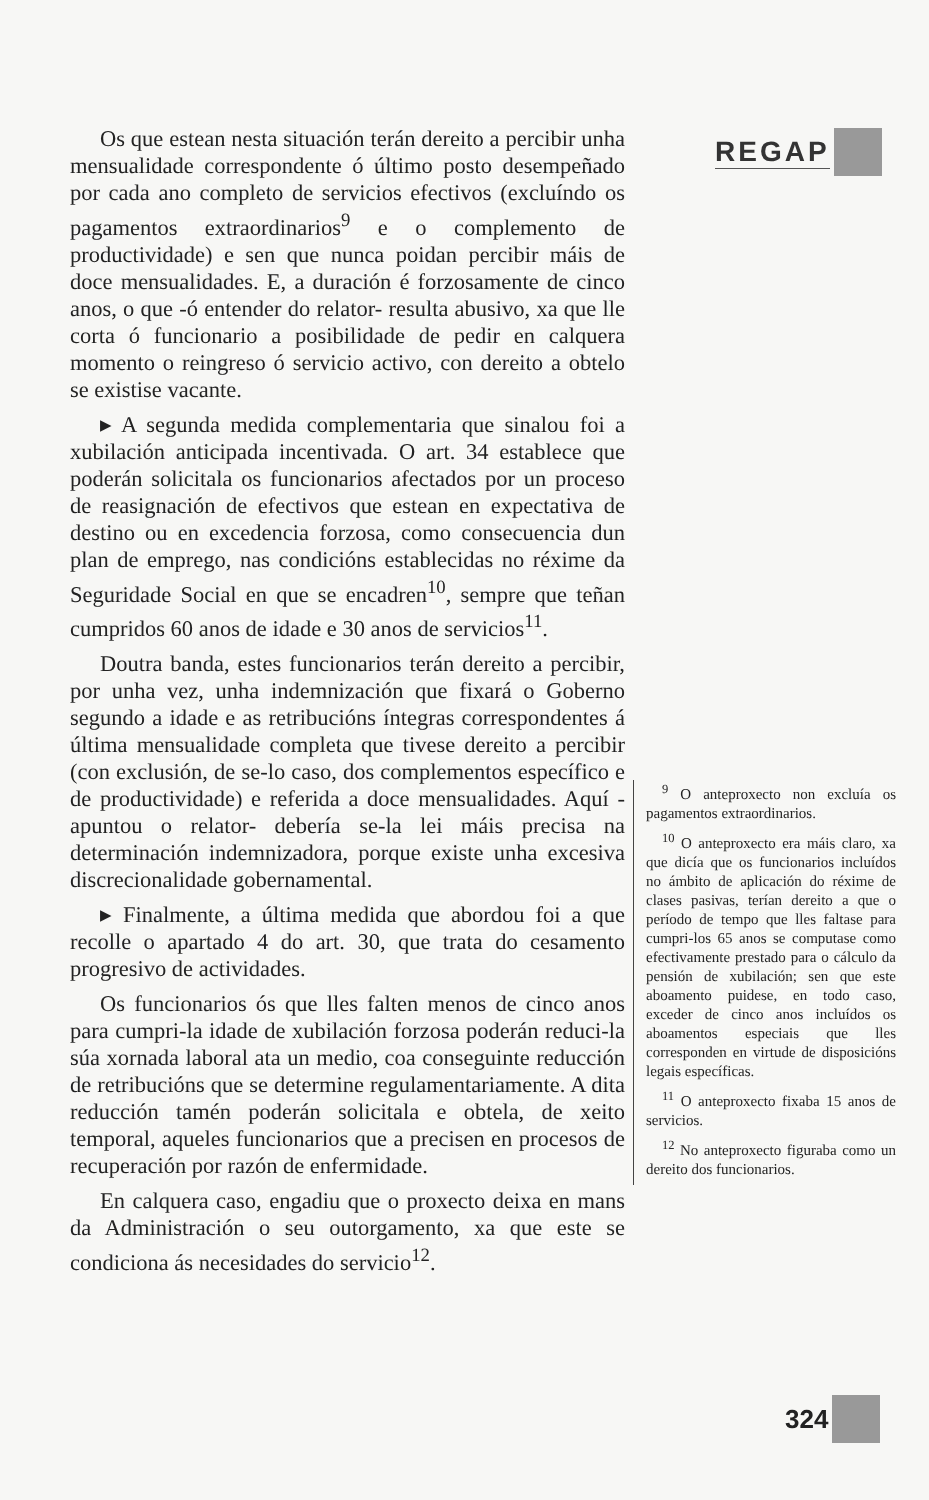REGAP
Os que estean nesta situación terán dereito a percibir unha mensualidade correspondente ó último posto desempeñado por cada ano completo de servicios efectivos (excluíndo os pagamentos extraordinarios<sup>9</sup> e o complemento de productividade) e sen que nunca poidan percibir máis de doce mensualidades. E, a duración é forzosamente de cinco anos, o que -ó entender do relator- resulta abusivo, xa que lle corta ó funcionario a posibilidade de pedir en calquera momento o reingreso ó servicio activo, con dereito a obtelo se existise vacante.
▸ A segunda medida complementaria que sinalou foi a xubilación anticipada incentivada. O art. 34 establece que poderán solicitala os funcionarios afectados por un proceso de reasignación de efectivos que estean en expectativa de destino ou en excedencia forzosa, como consecuencia dun plan de emprego, nas condicións establecidas no réxime da Seguridade Social en que se encadren<sup>10</sup>, sempre que teñan cumpridos 60 anos de idade e 30 anos de servicios<sup>11</sup>.
Doutra banda, estes funcionarios terán dereito a percibir, por unha vez, unha indemnización que fixará o Goberno segundo a idade e as retribucións íntegras correspondentes á última mensualidade completa que tivese dereito a percibir (con exclusión, de se-lo caso, dos complementos específico e de productividade) e referida a doce mensualidades. Aquí -apuntou o relator- debería se-la lei máis precisa na determinación indemnizadora, porque existe unha excesiva discrecionalidade gobernamental.
▸ Finalmente, a última medida que abordou foi a que recolle o apartado 4 do art. 30, que trata do cesamento progresivo de actividades.
Os funcionarios ós que lles falten menos de cinco anos para cumpri-la idade de xubilación forzosa poderán reduci-la súa xornada laboral ata un medio, coa conseguinte reducción de retribucións que se determine regulamentariamente. A dita reducción tamén poderán solicitala e obtela, de xeito temporal, aqueles funcionarios que a precisen en procesos de recuperación por razón de enfermidade.
En calquera caso, engadiu que o proxecto deixa en mans da Administración o seu outorgamento, xa que este se condiciona ás necesidades do servicio<sup>12</sup>.
<sup>9</sup> O anteproxecto non excluía os pagamentos extraordinarios.
<sup>10</sup> O anteproxecto era máis claro, xa que dicía que os funcionarios incluídos no ámbito de aplicación do réxime de clases pasivas, terían dereito a que o período de tempo que lles faltase para cumpri-los 65 anos se computase como efectivamente prestado para o cálculo da pensión de xubilación; sen que este aboamento puidese, en todo caso, exceder de cinco anos incluídos os aboamentos especiais que lles corresponden en virtude de disposicións legais específicas.
<sup>11</sup> O anteproxecto fixaba 15 anos de servicios.
<sup>12</sup> No anteproxecto figuraba como un dereito dos funcionarios.
324